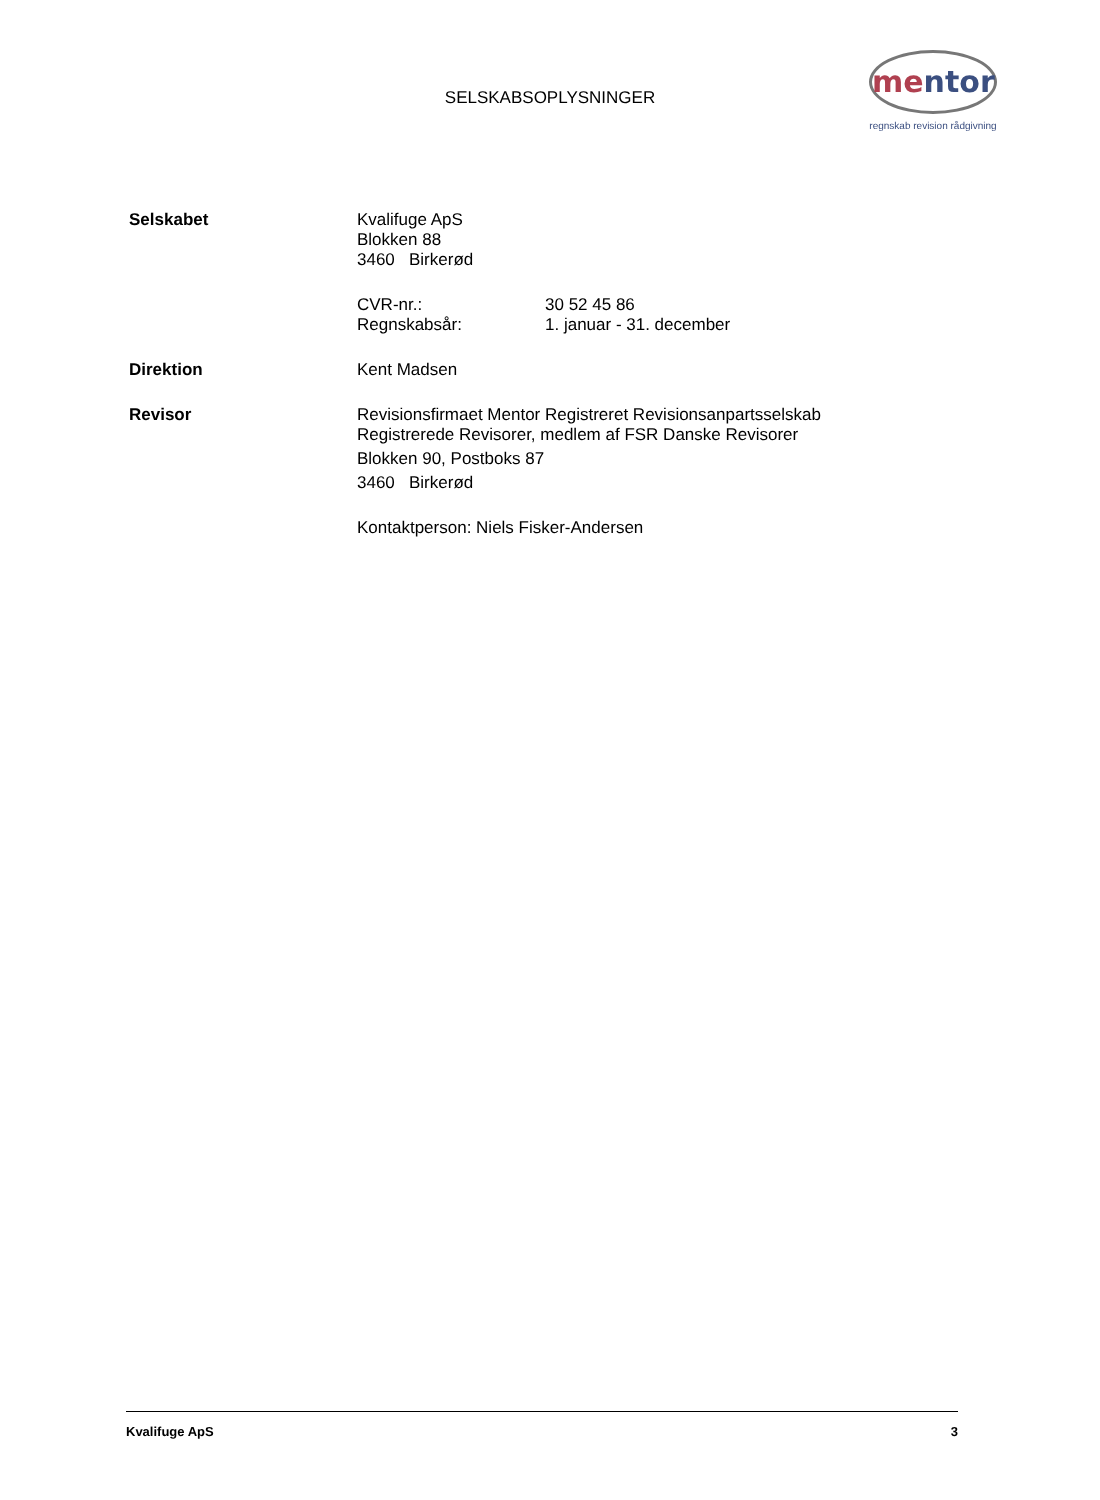SELSKABSOPLYSNINGER
mentor
regnskab revision rådgivning
Selskabet Kvalifuge ApS
Blokken 88
3460 Birkerød
CVR-nr.: 30 52 45 86
Regnskabsår: 1. januar - 31. december
Direktion Kent Madsen
Revisor Revisionsfirmaet Mentor Registreret Revisionsanpartsselskab
Registrerede Revisorer, medlem af FSR Danske Revisorer
Blokken 90, Postboks 87
3460 Birkerød
Kontaktperson: Niels Fisker-Andersen
Kvalifuge ApS 3